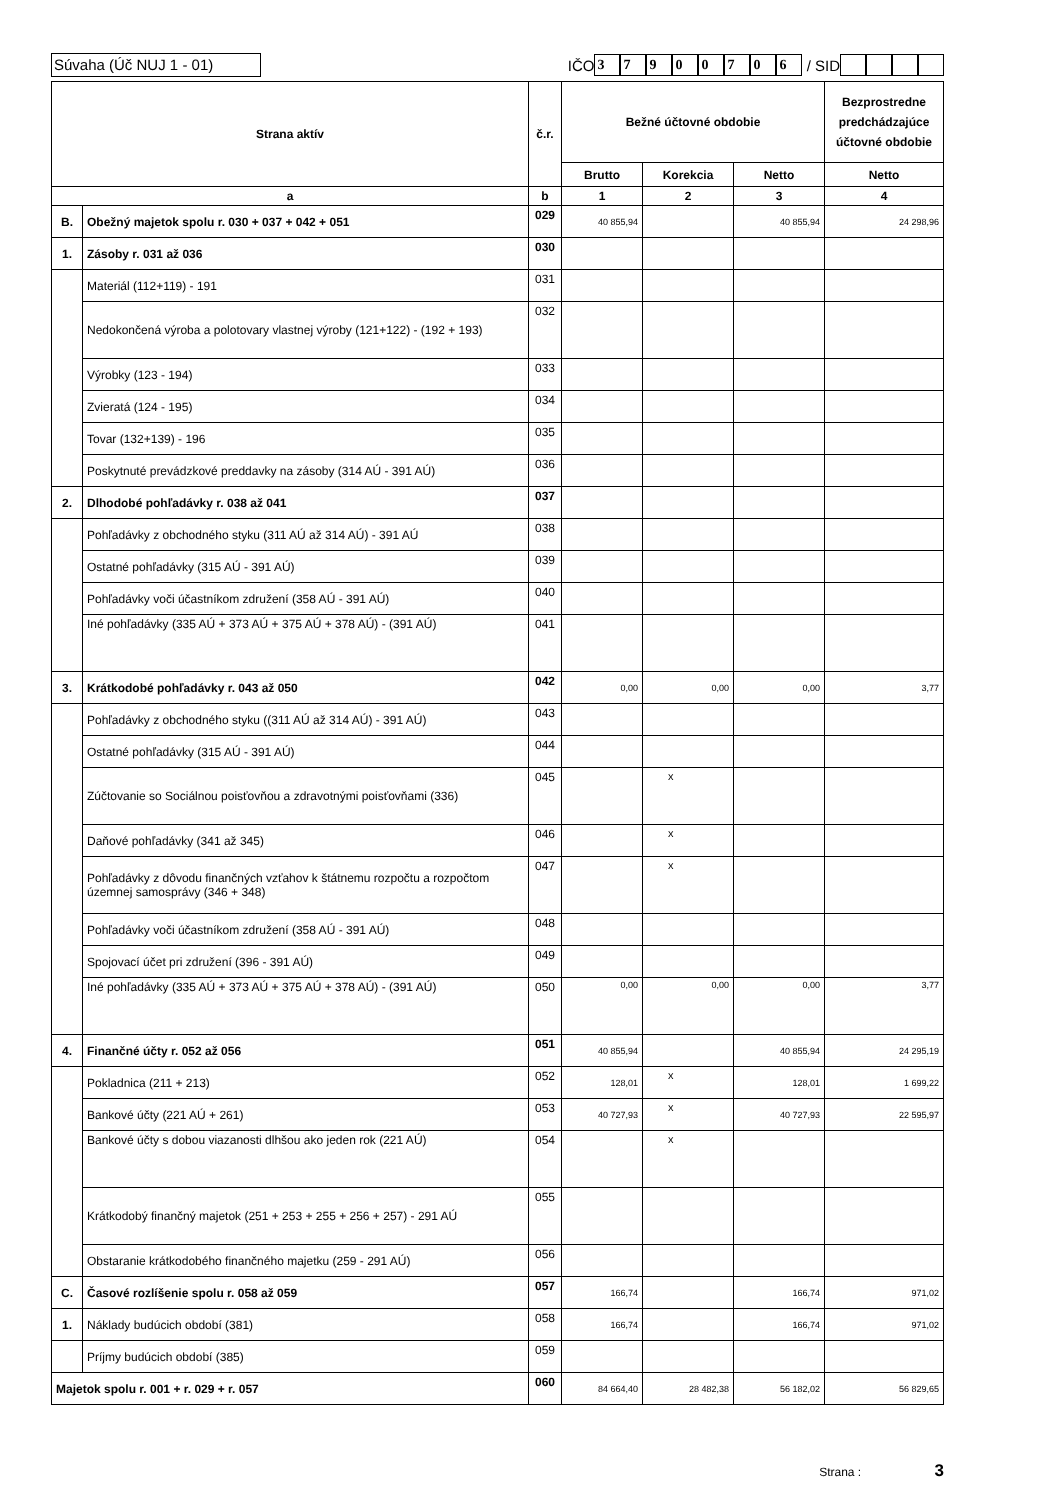Súvaha (Úč NUJ 1 - 01)
IČO 37900706 / SID
| Strana aktív | | č.r. | Bežné účtovné obdobie | | | Bezprostredne predchádzajúce účtovné obdobie |
| --- | --- | --- | --- | --- | --- | --- |
| | | | Brutto | Korekcia | Netto | Netto |
| a | | b | 1 | 2 | 3 | 4 |
| B. | Obežný majetok spolu r. 030 + 037 + 042 + 051 | 029 | 40 855,94 | | 40 855,94 | 24 298,96 |
| 1. | Zásoby r. 031 až 036 | 030 | | | | |
| | Materiál (112+119) - 191 | 031 | | | | |
| | Nedokončená výroba a polotovary vlastnej výroby (121+122) - (192 + 193) | 032 | | | | |
| | Výrobky (123 - 194) | 033 | | | | |
| | Zvieratá (124 - 195) | 034 | | | | |
| | Tovar (132+139) - 196 | 035 | | | | |
| | Poskytnuté prevádzkové preddavky na zásoby (314 AÚ - 391 AÚ) | 036 | | | | |
| 2. | Dlhodobé pohľadávky r. 038 až 041 | 037 | | | | |
| | Pohľadávky z obchodného styku (311 AÚ až 314 AÚ) - 391 AÚ | 038 | | | | |
| | Ostatné pohľadávky (315 AÚ - 391 AÚ) | 039 | | | | |
| | Pohľadávky voči účastníkom združení (358 AÚ - 391 AÚ) | 040 | | | | |
| | Iné pohľadávky (335 AÚ + 373 AÚ + 375 AÚ + 378 AÚ) - (391 AÚ) | 041 | | | | |
| 3. | Krátkodobé pohľadávky r. 043 až 050 | 042 | 0,00 | 0,00 | 0,00 | 3,77 |
| | Pohľadávky z obchodného styku ((311 AÚ až 314 AÚ) - 391 AÚ) | 043 | | | | |
| | Ostatné pohľadávky (315 AÚ - 391 AÚ) | 044 | | | | |
| | Zúčtovanie so Sociálnou poisťovňou a zdravotnými poisťovňami (336) | 045 | | x | | |
| | Daňové pohľadávky (341 až 345) | 046 | | x | | |
| | Pohľadávky z dôvodu finančných vzťahov k štátnemu rozpočtu a rozpočtom územnej samosprávy (346 + 348) | 047 | | x | | |
| | Pohľadávky voči účastníkom združení (358 AÚ - 391 AÚ) | 048 | | | | |
| | Spojovací účet pri združení (396 - 391 AÚ) | 049 | | | | |
| | Iné pohľadávky (335 AÚ + 373 AÚ + 375 AÚ + 378 AÚ) - (391 AÚ) | 050 | 0,00 | 0,00 | 0,00 | 3,77 |
| 4. | Finančné účty r. 052 až 056 | 051 | 40 855,94 | | 40 855,94 | 24 295,19 |
| | Pokladnica (211 + 213) | 052 | 128,01 | x | 128,01 | 1 699,22 |
| | Bankové účty (221 AÚ + 261) | 053 | 40 727,93 | x | 40 727,93 | 22 595,97 |
| | Bankové účty s dobou viazanosti dlhšou ako jeden rok (221 AÚ) | 054 | | x | | |
| | Krátkodobý finančný majetok (251 + 253 + 255 + 256 + 257) - 291 AÚ | 055 | | | | |
| | Obstaranie krátkodobého finančného majetku (259 - 291 AÚ) | 056 | | | | |
| C. | Časové rozlíšenie spolu r. 058 až 059 | 057 | 166,74 | | 166,74 | 971,02 |
| 1. | Náklady budúcich období (381) | 058 | 166,74 | | 166,74 | 971,02 |
| | Príjmy budúcich období (385) | 059 | | | | |
| Majetok spolu r. 001 + r. 029 + r. 057 | | 060 | 84 664,40 | 28 482,38 | 56 182,02 | 56 829,65 |
Strana : 3